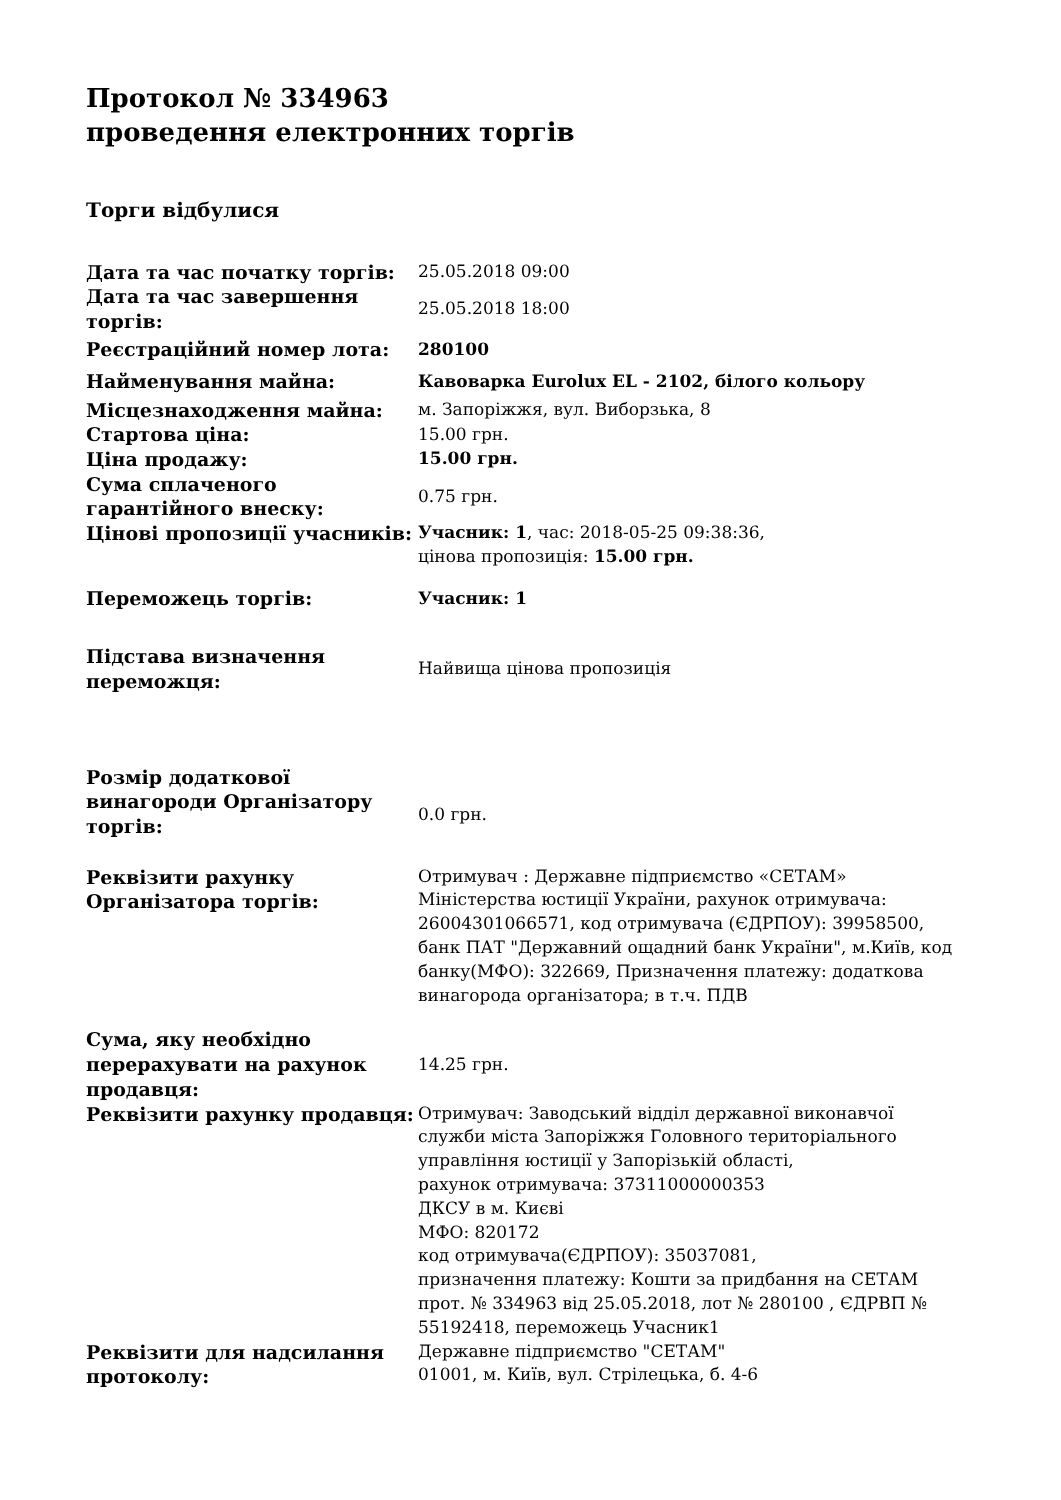Протокол № 334963
проведення електронних торгів
Торги відбулися
| Дата та час початку торгів: | 25.05.2018 09:00 |
| Дата та час завершення торгів: | 25.05.2018 18:00 |
| Реєстраційний номер лота: | 280100 |
| Найменування майна: | Кавоварка Eurolux EL - 2102, білого кольору |
| Місцезнаходження майна: | м. Запоріжжя, вул. Виборзька, 8 |
| Стартова ціна: | 15.00 грн. |
| Ціна продажу: | 15.00 грн. |
| Сума сплаченого гарантійного внеску: | 0.75 грн. |
| Цінові пропозиції учасників: | Учасник: 1 , час: 2018-05-25 09:38:36, цінова пропозиція: 15.00 грн. |
| Переможець торгів: | Учасник: 1 |
| Підстава визначення переможця: | Найвища цінова пропозиція |
| Розмір додаткової винагороди Організатору торгів: | 0.0 грн. |
| Реквізити рахунку Організатора торгів: | Отримувач : Державне підприємство «СЕТАМ» Міністерства юстиції України, рахунок отримувача: 26004301066571, код отримувача (ЄДРПОУ): 39958500, банк ПАТ "Державний ощадний банк України", м.Київ, код банку(МФО): 322669, Призначення платежу: додаткова винагорода організатора; в т.ч. ПДВ |
| Сума, яку необхідно перерахувати на рахунок продавця: | 14.25 грн. |
| Реквізити рахунку продавця: | Отримувач: Заводський відділ державної виконавчої служби міста Запоріжжя Головного територіального управління юстиції у Запорізькій області, рахунок отримувача: 37311000000353 ДКСУ в м. Києві МФО: 820172 код отримувача(ЄДРПОУ): 35037081, призначення платежу: Кошти за придбання на СЕТАМ прот. № 334963 від 25.05.2018, лот № 280100 , ЄДРВП № 55192418, переможець Учасник1 |
| Реквізити для надсилання протоколу: | Державне підприємство "СЕТАМ" 01001, м. Київ, вул. Стрілецька, б. 4-6 |